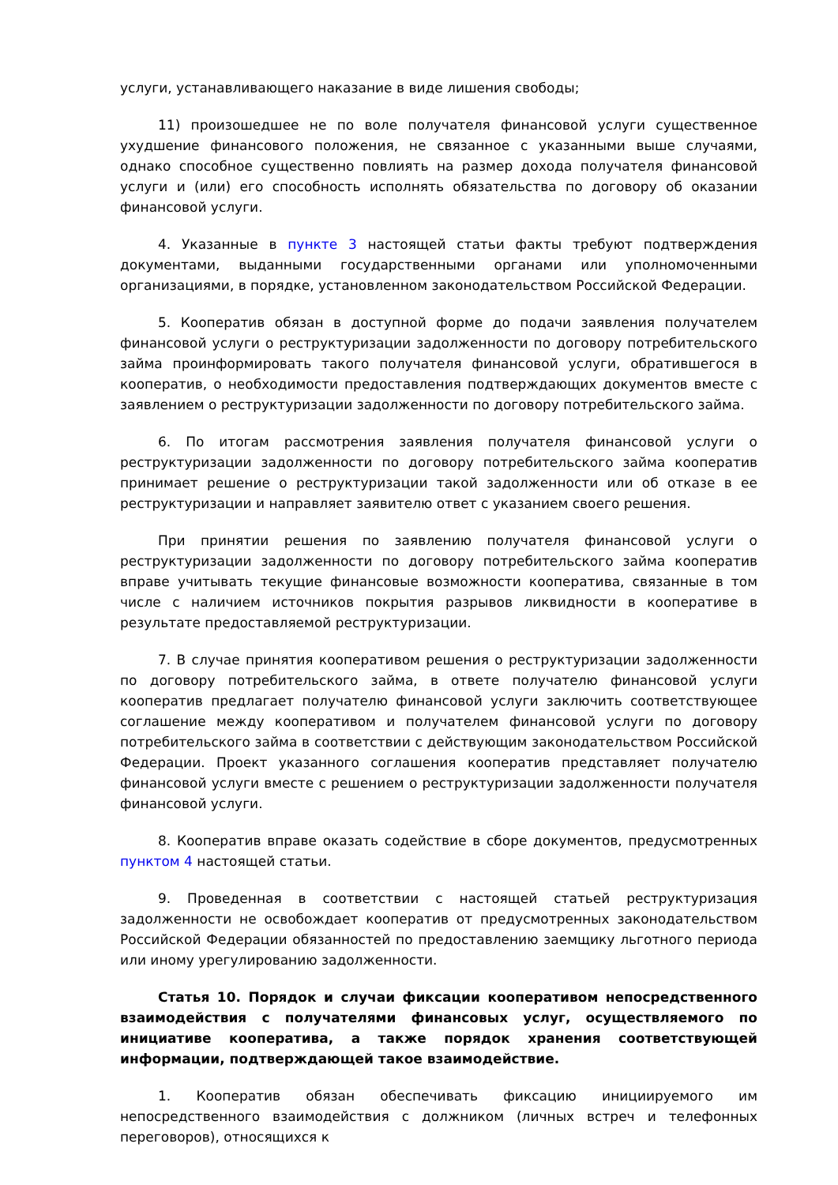услуги, устанавливающего наказание в виде лишения свободы;
11) произошедшее не по воле получателя финансовой услуги существенное ухудшение финансового положения, не связанное с указанными выше случаями, однако способное существенно повлиять на размер дохода получателя финансовой услуги и (или) его способность исполнять обязательства по договору об оказании финансовой услуги.
4. Указанные в пункте 3 настоящей статьи факты требуют подтверждения документами, выданными государственными органами или уполномоченными организациями, в порядке, установленном законодательством Российской Федерации.
5. Кооператив обязан в доступной форме до подачи заявления получателем финансовой услуги о реструктуризации задолженности по договору потребительского займа проинформировать такого получателя финансовой услуги, обратившегося в кооператив, о необходимости предоставления подтверждающих документов вместе с заявлением о реструктуризации задолженности по договору потребительского займа.
6. По итогам рассмотрения заявления получателя финансовой услуги о реструктуризации задолженности по договору потребительского займа кооператив принимает решение о реструктуризации такой задолженности или об отказе в ее реструктуризации и направляет заявителю ответ с указанием своего решения.
При принятии решения по заявлению получателя финансовой услуги о реструктуризации задолженности по договору потребительского займа кооператив вправе учитывать текущие финансовые возможности кооператива, связанные в том числе с наличием источников покрытия разрывов ликвидности в кооперативе в результате предоставляемой реструктуризации.
7. В случае принятия кооперативом решения о реструктуризации задолженности по договору потребительского займа, в ответе получателю финансовой услуги кооператив предлагает получателю финансовой услуги заключить соответствующее соглашение между кооперативом и получателем финансовой услуги по договору потребительского займа в соответствии с действующим законодательством Российской Федерации. Проект указанного соглашения кооператив представляет получателю финансовой услуги вместе с решением о реструктуризации задолженности получателя финансовой услуги.
8. Кооператив вправе оказать содействие в сборе документов, предусмотренных пунктом 4 настоящей статьи.
9. Проведенная в соответствии с настоящей статьей реструктуризация задолженности не освобождает кооператив от предусмотренных законодательством Российской Федерации обязанностей по предоставлению заемщику льготного периода или иному урегулированию задолженности.
Статья 10. Порядок и случаи фиксации кооперативом непосредственного взаимодействия с получателями финансовых услуг, осуществляемого по инициативе кооператива, а также порядок хранения соответствующей информации, подтверждающей такое взаимодействие.
1. Кооператив обязан обеспечивать фиксацию инициируемого им непосредственного взаимодействия с должником (личных встреч и телефонных переговоров), относящихся к